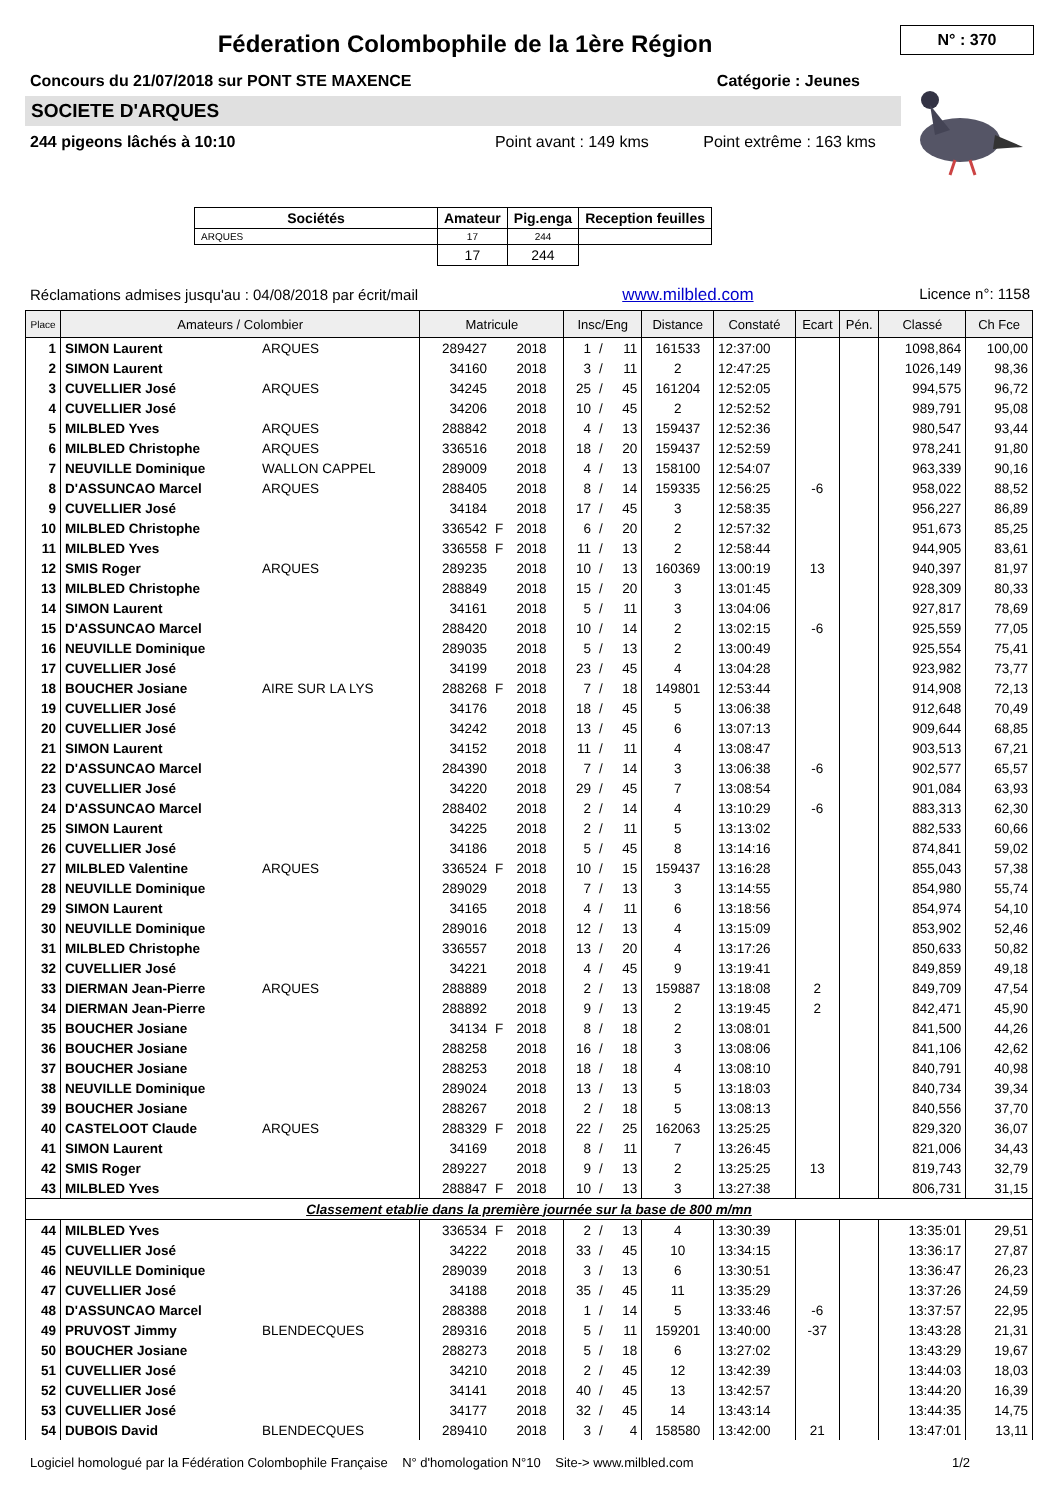Féderation Colombophile de la 1ère Région
N° : 370
Concours du 21/07/2018 sur PONT STE MAXENCE Catégorie : Jeunes
SOCIETE D'ARQUES
244 pigeons lâchés à 10:10 Point avant : 149 kms Point extrême : 163 kms
| Sociétés | Amateur | Pig.enga | Reception feuilles |
| --- | --- | --- | --- |
| ARQUES | 17 | 244 | |
| | 17 | 244 | |
Réclamations admises jusqu'au : 04/08/2018 par écrit/mail www.milbled.com Licence n°: 1158
| Place | Amateurs / Colombier | | Matricule | | | Insc/Eng | | | Distance | Constaté | Ecart | Pén. | Classé | Ch Fce |
| --- | --- | --- | --- | --- | --- | --- | --- | --- | --- | --- | --- | --- | --- | --- |
| 1 | SIMON Laurent | ARQUES | 289427 | | 2018 | 1 | / | 11 | 161533 | 12:37:00 | | | 1098,864 | 100,00 |
| 2 | SIMON Laurent | | 34160 | | 2018 | 3 | / | 11 | 2 | 12:47:25 | | | 1026,149 | 98,36 |
| 3 | CUVELLIER José | ARQUES | 34245 | | 2018 | 25 | / | 45 | 161204 | 12:52:05 | | | 994,575 | 96,72 |
| 4 | CUVELLIER José | | 34206 | | 2018 | 10 | / | 45 | 2 | 12:52:52 | | | 989,791 | 95,08 |
| 5 | MILBLED Yves | ARQUES | 288842 | | 2018 | 4 | / | 13 | 159437 | 12:52:36 | | | 980,547 | 93,44 |
| 6 | MILBLED Christophe | ARQUES | 336516 | | 2018 | 18 | / | 20 | 159437 | 12:52:59 | | | 978,241 | 91,80 |
| 7 | NEUVILLE Dominique | WALLON CAPPEL | 289009 | | 2018 | 4 | / | 13 | 158100 | 12:54:07 | | | 963,339 | 90,16 |
| 8 | D'ASSUNCAO Marcel | ARQUES | 288405 | | 2018 | 8 | / | 14 | 159335 | 12:56:25 | -6 | | 958,022 | 88,52 |
| 9 | CUVELLIER José | | 34184 | | 2018 | 17 | / | 45 | 3 | 12:58:35 | | | 956,227 | 86,89 |
| 10 | MILBLED Christophe | | 336542 | F | 2018 | 6 | / | 20 | 2 | 12:57:32 | | | 951,673 | 85,25 |
| 11 | MILBLED Yves | | 336558 | F | 2018 | 11 | / | 13 | 2 | 12:58:44 | | | 944,905 | 83,61 |
| 12 | SMIS Roger | ARQUES | 289235 | | 2018 | 10 | / | 13 | 160369 | 13:00:19 | 13 | | 940,397 | 81,97 |
| 13 | MILBLED Christophe | | 288849 | | 2018 | 15 | / | 20 | 3 | 13:01:45 | | | 928,309 | 80,33 |
| 14 | SIMON Laurent | | 34161 | | 2018 | 5 | / | 11 | 3 | 13:04:06 | | | 927,817 | 78,69 |
| 15 | D'ASSUNCAO Marcel | | 288420 | | 2018 | 10 | / | 14 | 2 | 13:02:15 | -6 | | 925,559 | 77,05 |
| 16 | NEUVILLE Dominique | | 289035 | | 2018 | 5 | / | 13 | 2 | 13:00:49 | | | 925,554 | 75,41 |
| 17 | CUVELLIER José | | 34199 | | 2018 | 23 | / | 45 | 4 | 13:04:28 | | | 923,982 | 73,77 |
| 18 | BOUCHER Josiane | AIRE SUR LA LYS | 288268 | F | 2018 | 7 | / | 18 | 149801 | 12:53:44 | | | 914,908 | 72,13 |
| 19 | CUVELLIER José | | 34176 | | 2018 | 18 | / | 45 | 5 | 13:06:38 | | | 912,648 | 70,49 |
| 20 | CUVELLIER José | | 34242 | | 2018 | 13 | / | 45 | 6 | 13:07:13 | | | 909,644 | 68,85 |
| 21 | SIMON Laurent | | 34152 | | 2018 | 11 | / | 11 | 4 | 13:08:47 | | | 903,513 | 67,21 |
| 22 | D'ASSUNCAO Marcel | | 284390 | | 2018 | 7 | / | 14 | 3 | 13:06:38 | -6 | | 902,577 | 65,57 |
| 23 | CUVELLIER José | | 34220 | | 2018 | 29 | / | 45 | 7 | 13:08:54 | | | 901,084 | 63,93 |
| 24 | D'ASSUNCAO Marcel | | 288402 | | 2018 | 2 | / | 14 | 4 | 13:10:29 | -6 | | 883,313 | 62,30 |
| 25 | SIMON Laurent | | 34225 | | 2018 | 2 | / | 11 | 5 | 13:13:02 | | | 882,533 | 60,66 |
| 26 | CUVELLIER José | | 34186 | | 2018 | 5 | / | 45 | 8 | 13:14:16 | | | 874,841 | 59,02 |
| 27 | MILBLED Valentine | ARQUES | 336524 | F | 2018 | 10 | / | 15 | 159437 | 13:16:28 | | | 855,043 | 57,38 |
| 28 | NEUVILLE Dominique | | 289029 | | 2018 | 7 | / | 13 | 3 | 13:14:55 | | | 854,980 | 55,74 |
| 29 | SIMON Laurent | | 34165 | | 2018 | 4 | / | 11 | 6 | 13:18:56 | | | 854,974 | 54,10 |
| 30 | NEUVILLE Dominique | | 289016 | | 2018 | 12 | / | 13 | 4 | 13:15:09 | | | 853,902 | 52,46 |
| 31 | MILBLED Christophe | | 336557 | | 2018 | 13 | / | 20 | 4 | 13:17:26 | | | 850,633 | 50,82 |
| 32 | CUVELLIER José | | 34221 | | 2018 | 4 | / | 45 | 9 | 13:19:41 | | | 849,859 | 49,18 |
| 33 | DIERMAN Jean-Pierre | ARQUES | 288889 | | 2018 | 2 | / | 13 | 159887 | 13:18:08 | 2 | | 849,709 | 47,54 |
| 34 | DIERMAN Jean-Pierre | | 288892 | | 2018 | 9 | / | 13 | 2 | 13:19:45 | 2 | | 842,471 | 45,90 |
| 35 | BOUCHER Josiane | | 34134 | F | 2018 | 8 | / | 18 | 2 | 13:08:01 | | | 841,500 | 44,26 |
| 36 | BOUCHER Josiane | | 288258 | | 2018 | 16 | / | 18 | 3 | 13:08:06 | | | 841,106 | 42,62 |
| 37 | BOUCHER Josiane | | 288253 | | 2018 | 18 | / | 18 | 4 | 13:08:10 | | | 840,791 | 40,98 |
| 38 | NEUVILLE Dominique | | 289024 | | 2018 | 13 | / | 13 | 5 | 13:18:03 | | | 840,734 | 39,34 |
| 39 | BOUCHER Josiane | | 288267 | | 2018 | 2 | / | 18 | 5 | 13:08:13 | | | 840,556 | 37,70 |
| 40 | CASTELOOT Claude | ARQUES | 288329 | F | 2018 | 22 | / | 25 | 162063 | 13:25:25 | | | 829,320 | 36,07 |
| 41 | SIMON Laurent | | 34169 | | 2018 | 8 | / | 11 | 7 | 13:26:45 | | | 821,006 | 34,43 |
| 42 | SMIS Roger | | 289227 | | 2018 | 9 | / | 13 | 2 | 13:25:25 | 13 | | 819,743 | 32,79 |
| 43 | MILBLED Yves | | 288847 | F | 2018 | 10 | / | 13 | 3 | 13:27:38 | | | 806,731 | 31,15 |
| Classement etablie dans la première journée sur la base de 800 m/mn | | | | | | | | | | | | | | |
| 44 | MILBLED Yves | | 336534 | F | 2018 | 2 | / | 13 | 4 | 13:30:39 | | | 13:35:01 | 29,51 |
| 45 | CUVELLIER José | | 34222 | | 2018 | 33 | / | 45 | 10 | 13:34:15 | | | 13:36:17 | 27,87 |
| 46 | NEUVILLE Dominique | | 289039 | | 2018 | 3 | / | 13 | 6 | 13:30:51 | | | 13:36:47 | 26,23 |
| 47 | CUVELLIER José | | 34188 | | 2018 | 35 | / | 45 | 11 | 13:35:29 | | | 13:37:26 | 24,59 |
| 48 | D'ASSUNCAO Marcel | | 288388 | | 2018 | 1 | / | 14 | 5 | 13:33:46 | -6 | | 13:37:57 | 22,95 |
| 49 | PRUVOST Jimmy | BLENDECQUES | 289316 | | 2018 | 5 | / | 11 | 159201 | 13:40:00 | -37 | | 13:43:28 | 21,31 |
| 50 | BOUCHER Josiane | | 288273 | | 2018 | 5 | / | 18 | 6 | 13:27:02 | | | 13:43:29 | 19,67 |
| 51 | CUVELLIER José | | 34210 | | 2018 | 2 | / | 45 | 12 | 13:42:39 | | | 13:44:03 | 18,03 |
| 52 | CUVELLIER José | | 34141 | | 2018 | 40 | / | 45 | 13 | 13:42:57 | | | 13:44:20 | 16,39 |
| 53 | CUVELLIER José | | 34177 | | 2018 | 32 | / | 45 | 14 | 13:43:14 | | | 13:44:35 | 14,75 |
| 54 | DUBOIS David | BLENDECQUES | 289410 | | 2018 | 3 | / | 4 | 158580 | 13:42:00 | 21 | | 13:47:01 | 13,11 |
Logiciel homologué par la Fédération Colombophile Française N° d'homologation N°10 Site-> www.milbled.com 1/2